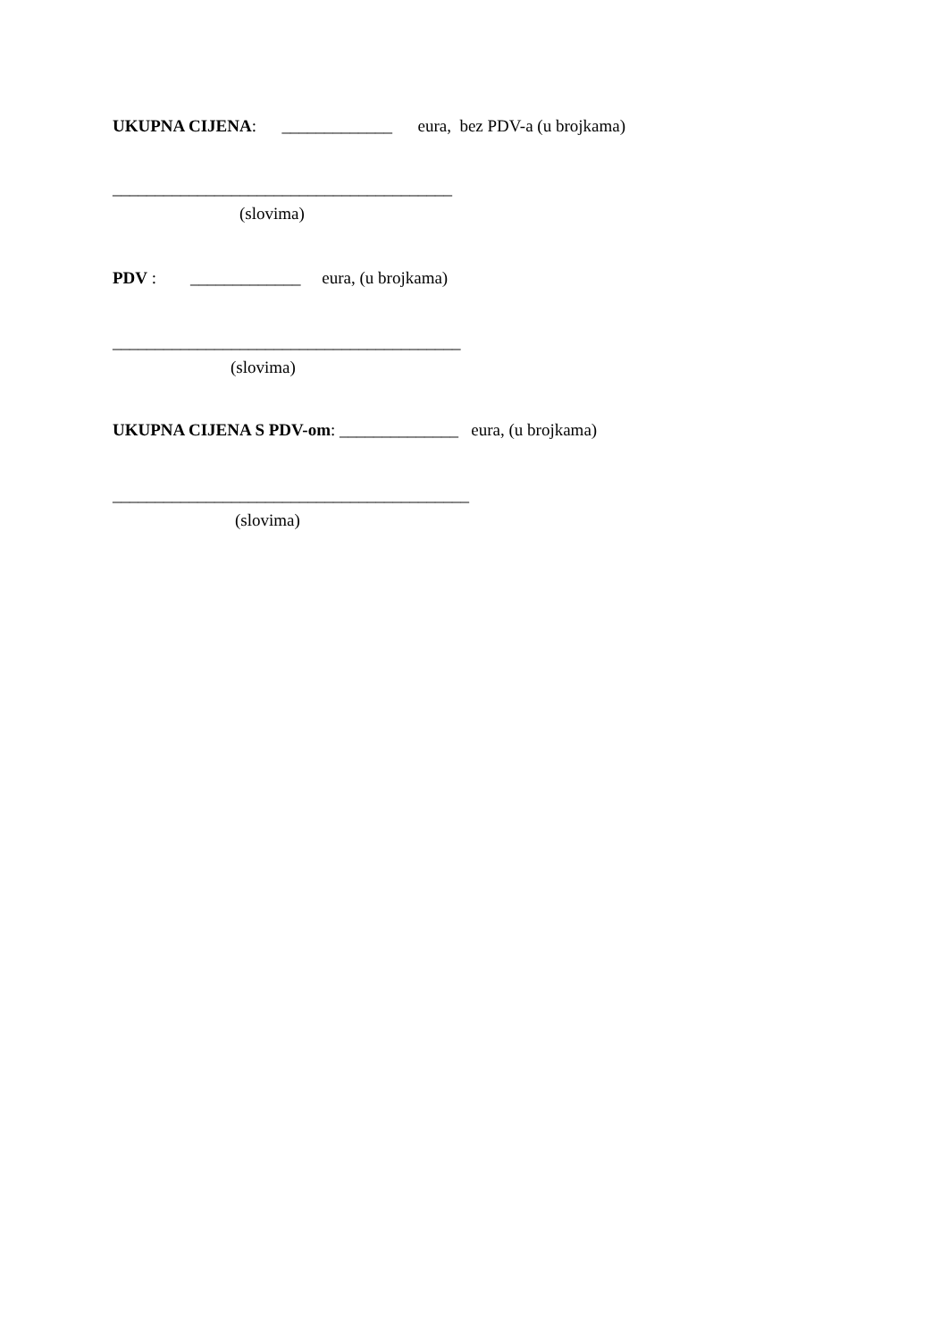UKUPNA CIJENA: _____________ eura, bez PDV-a (u brojkama)
________________________________________
(slovima)
PDV : _____________ eura, (u brojkama)
_________________________________________
(slovima)
UKUPNA CIJENA S PDV-om: ______________ eura, (u brojkama)
__________________________________________
(slovima)